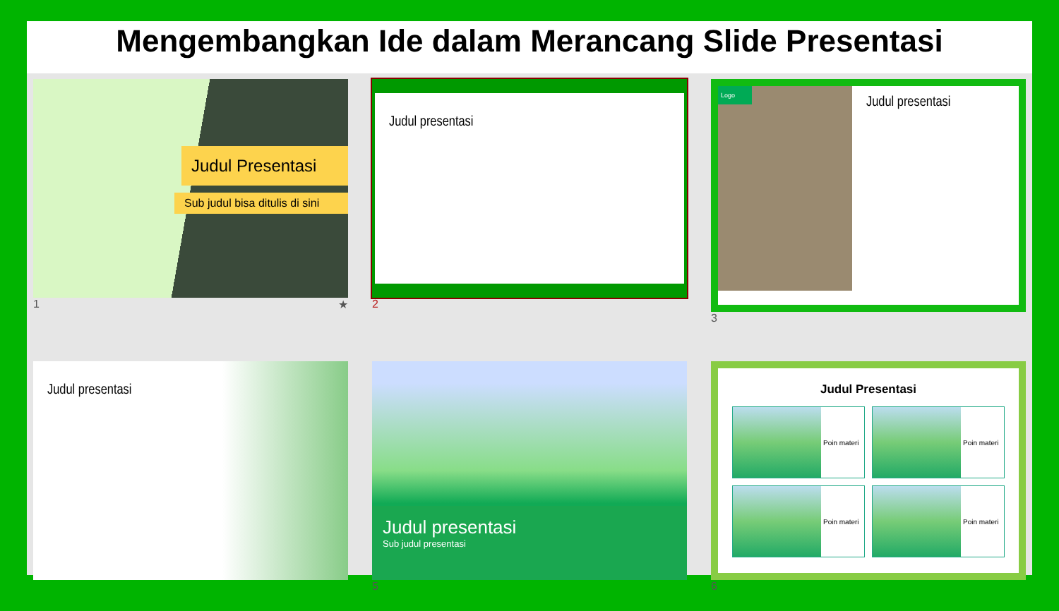Mengembangkan Ide dalam Merancang Slide Presentasi
Judul Presentasi
Sub judul bisa ditulis di sini
1 ★
Judul presentasi
2
Logo
Judul presentasi
3
Judul presentasi
Judul presentasi
Sub judul presentasi
5
Judul Presentasi
Poin materi
Poin materi
Poin materi
Poin materi
6